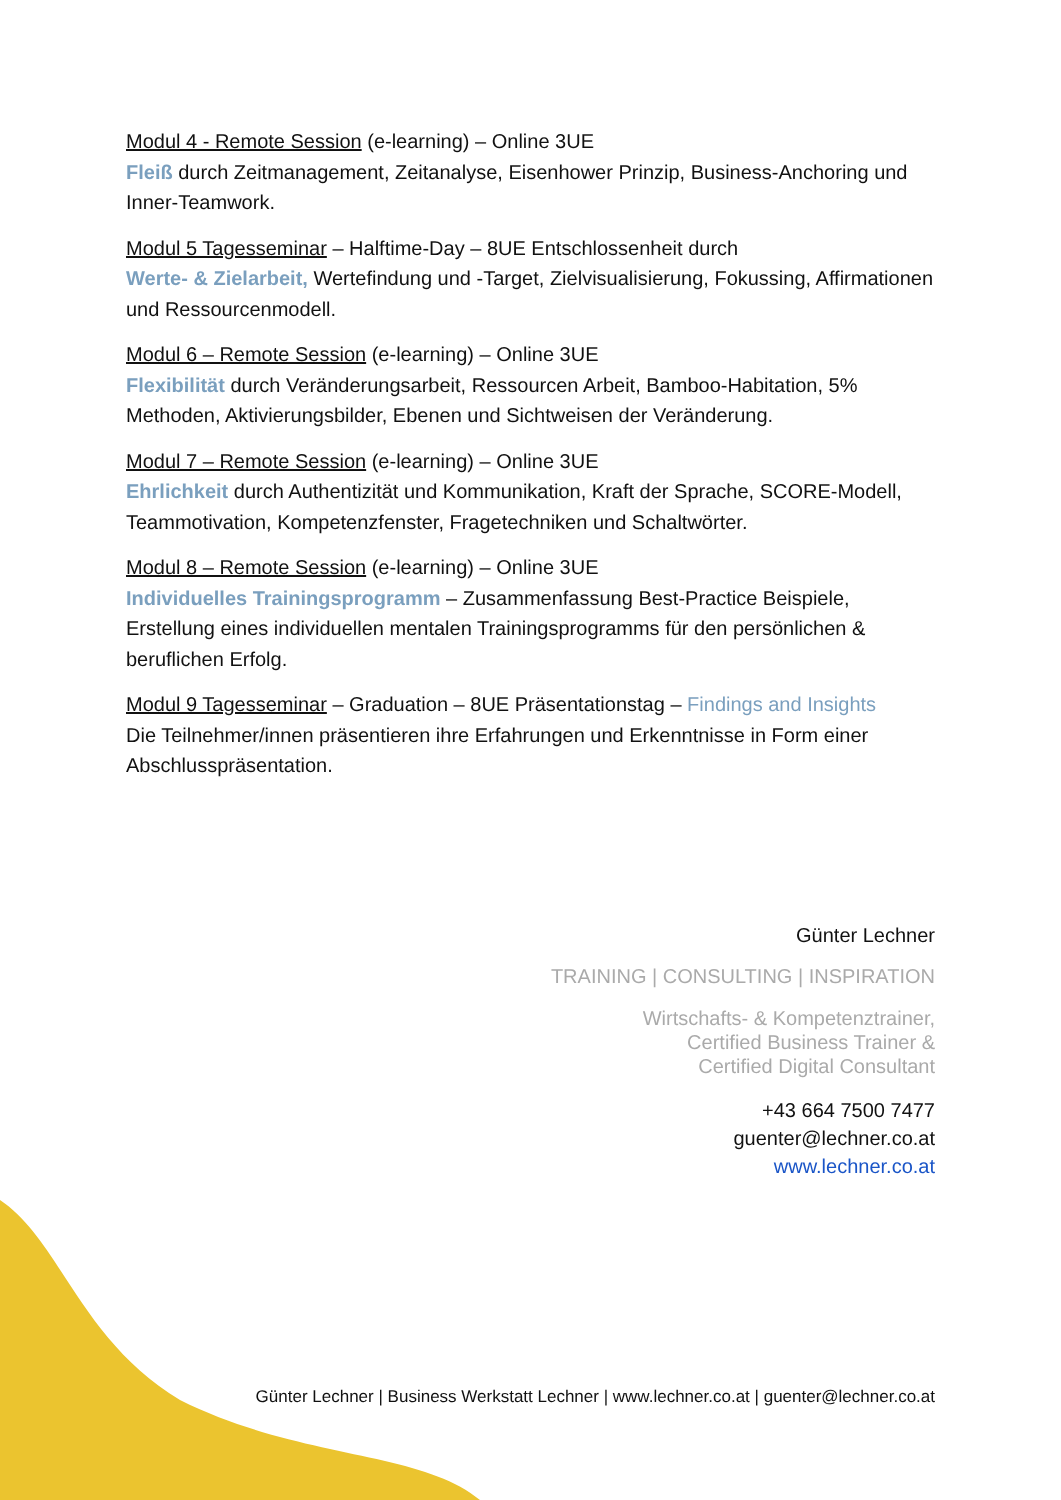Modul 4 - Remote Session (e-learning) – Online 3UE
Fleiß durch Zeitmanagement, Zeitanalyse, Eisenhower Prinzip, Business-Anchoring und Inner-Teamwork.
Modul 5 Tagesseminar – Halftime-Day – 8UE Entschlossenheit durch
Werte- & Zielarbeit, Wertefindung und -Target, Zielvisualisierung, Fokussing, Affirmationen und Ressourcenmodell.
Modul 6 – Remote Session (e-learning) – Online 3UE
Flexibilität durch Veränderungsarbeit, Ressourcen Arbeit, Bamboo-Habitation, 5% Methoden, Aktivierungsbilder, Ebenen und Sichtweisen der Veränderung.
Modul 7 – Remote Session (e-learning) – Online 3UE
Ehrlichkeit durch Authentizität und Kommunikation, Kraft der Sprache, SCORE-Modell, Teammotivation, Kompetenzfenster, Fragetechniken und Schaltwörter.
Modul 8 – Remote Session (e-learning) – Online 3UE
Individuelles Trainingsprogramm – Zusammenfassung Best-Practice Beispiele, Erstellung eines individuellen mentalen Trainingsprogramms für den persönlichen & beruflichen Erfolg.
Modul 9 Tagesseminar – Graduation – 8UE Präsentationstag – Findings and Insights
Die Teilnehmer/innen präsentieren ihre Erfahrungen und Erkenntnisse in Form einer Abschlusspräsentation.
Günter Lechner
TRAINING | CONSULTING | INSPIRATION
Wirtschafts- & Kompetenztrainer,
Certified Business Trainer &
Certified Digital Consultant
+43 664 7500 7477
guenter@lechner.co.at
www.lechner.co.at
Günter Lechner | Business Werkstatt Lechner | www.lechner.co.at | guenter@lechner.co.at